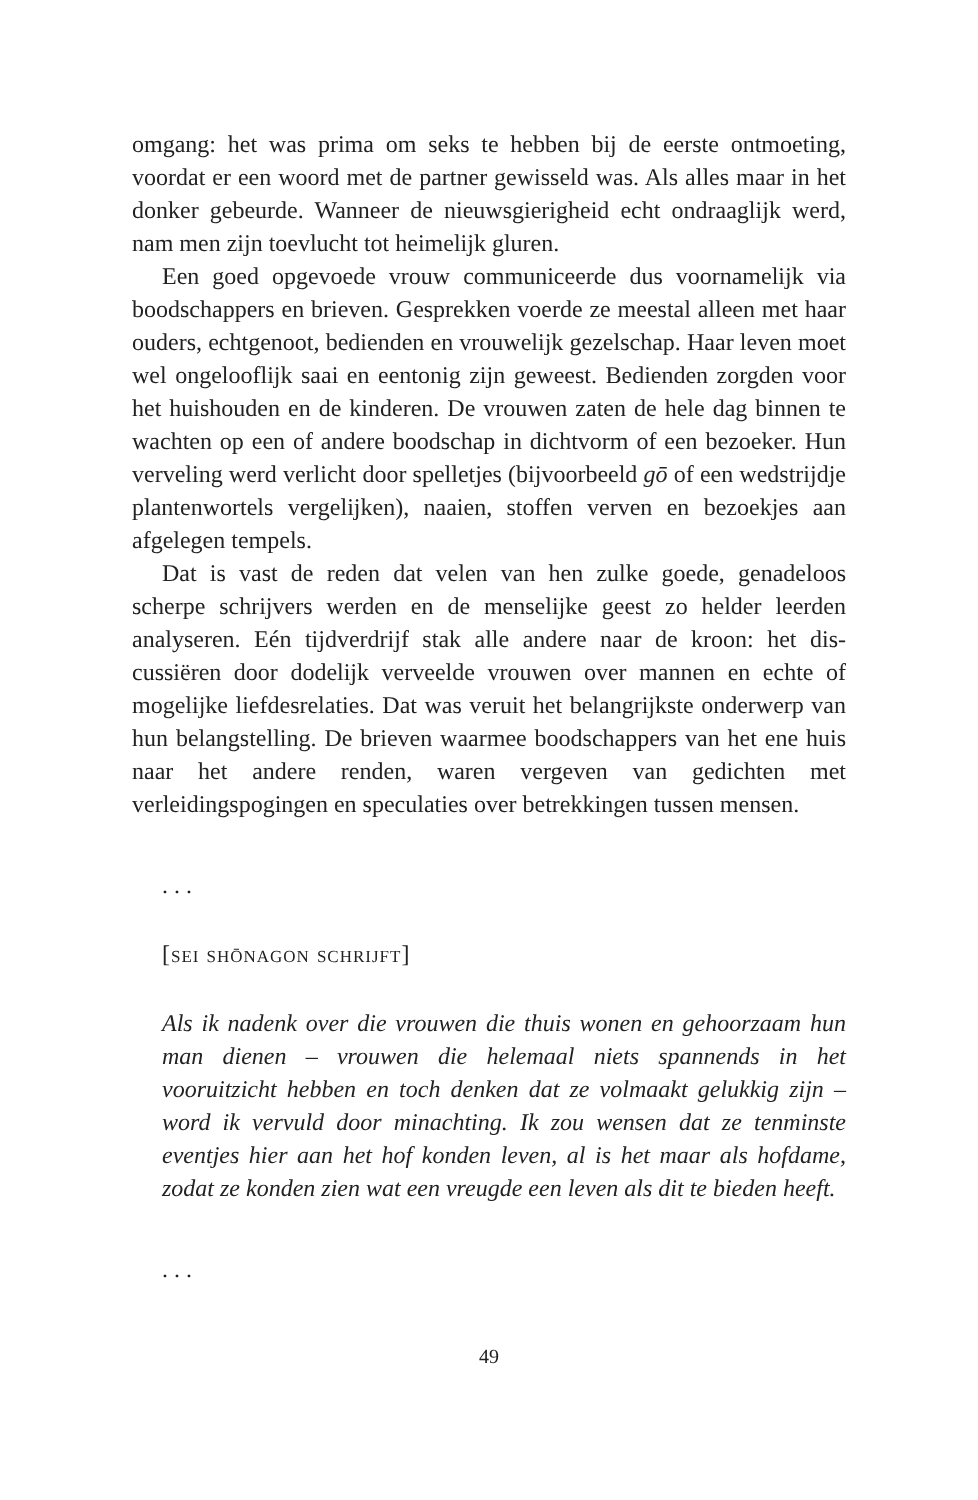omgang: het was prima om seks te hebben bij de eerste ontmoeting, voordat er een woord met de partner gewisseld was. Als alles maar in het donker gebeurde. Wanneer de nieuwsgierigheid echt ondraaglijk werd, nam men zijn toevlucht tot heimelijk gluren.
Een goed opgevoede vrouw communiceerde dus voornamelijk via boodschappers en brieven. Gesprekken voerde ze meestal alleen met haar ouders, echtgenoot, bedienden en vrouwelijk gezelschap. Haar leven moet wel ongelooflijk saai en eentonig zijn geweest. Bedienden zorgden voor het huishouden en de kinderen. De vrouwen zaten de hele dag binnen te wachten op een of andere boodschap in dicht­vorm of een bezoeker. Hun verveling werd verlicht door spelletjes (bijvoorbeeld gō of een wedstrijdje plantenwortels vergelijken), naai­en, stoffen verven en bezoekjes aan afgelegen tempels.
Dat is vast de reden dat velen van hen zulke goede, genadeloos scherpe schrijvers werden en de menselijke geest zo helder leerden analyseren. Eén tijdverdrijf stak alle andere naar de kroon: het dis­cussiëren door dodelijk verveelde vrouwen over mannen en echte of mogelijke liefdesrelaties. Dat was veruit het belangrijkste onder­werp van hun belangstelling. De brieven waarmee boodschappers van het ene huis naar het andere renden, waren vergeven van ge­dichten met verleidingspogingen en speculaties over betrekkingen tussen mensen.
. . .
[sei shōnagon schrijft]
Als ik nadenk over die vrouwen die thuis wonen en gehoorzaam hun man dienen – vrouwen die helemaal niets spannends in het vooruitzicht hebben en toch denken dat ze volmaakt gelukkig zijn – word ik vervuld door minachting. Ik zou wensen dat ze tenmin­ste eventjes hier aan het hof konden leven, al is het maar als hof­dame, zodat ze konden zien wat een vreugde een leven als dit te bieden heeft.
. . .
49